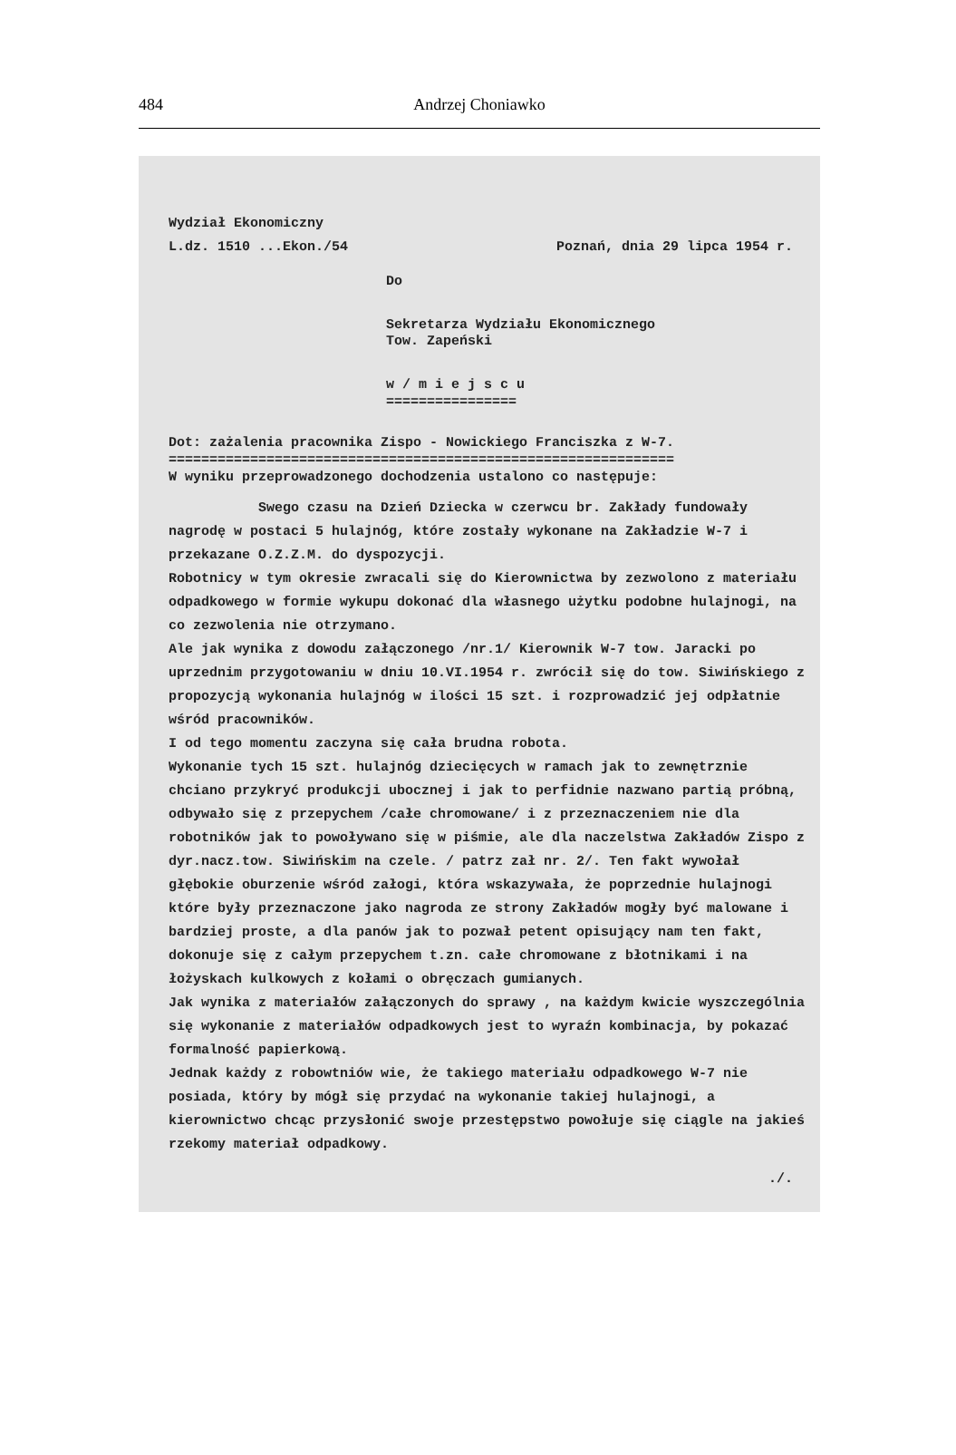484 Andrzej Choniawko
Wydział Ekonomiczny
L.dz. 1510 ...Ekon./54 Poznań, dnia 29 lipca 1954 r.
Do
Sekretarza Wydziału Ekonomicznego
Tow. Zapeński
w / m i e j s c u
================
Dot: zażalenia pracownika Zispo - Nowickiego Franciszka z W-7.
==============================================================
W wyniku przeprowadzonego dochodzenia ustalono co następuje:
Swego czasu na Dzień Dziecka w czerwcu br. Zakłady fundowały nagrodę w postaci 5 hulajnóg, które zostały wykonane na Zakładzie W-7 i przekazane O.Z.Z.M. do dyspozycji.
Robotnicy w tym okresie zwracali się do Kierownictwa by zezwolono z materiału odpadkowego w formie wykupu dokonać dla własnego użytku podobne hulajnogi, na co zezwolenia nie otrzymano.
Ale jak wynika z dowodu załączonego /nr.1/ Kierownik W-7 tow. Jaracki po uprzednim przygotowaniu w dniu 10.VI.1954 r. zwrócił się do tow. Siwińskiego z propozycją wykonania hulajnóg w ilości 15 szt. i rozprowadzić jej odpłatnie wśród pracowników.
I od tego momentu zaczyna się cała brudna robota.
Wykonanie tych 15 szt. hulajnóg dziecięcych w ramach jak to zewnętrznie chciano przykryć produkcji ubocznej i jak to perfidnie nazwano partią próbną, odbywało się z przepychem /całe chromowane/ i z przeznaczeniem nie dla robotników jak to powoływano się w piśmie, ale dla naczelstwa Zakładów Zispo z dyr.nacz.tow. Siwińskim na czele. / patrz zał nr. 2/. Ten fakt wywołał głębokie oburzenie wśród załogi, która wskazywała, że poprzednie hulajnogi które były przeznaczone jako nagroda ze strony Zakładów mogły być malowane i bardziej proste, a dla panów jak to pozwał petent opisujący nam ten fakt, dokonuje się z całym przepychem t.zn. całe chromowane z błotnikami i na łożyskach kulkowych z kołami o obręczach gumianych.
Jak wynika z materiałów załączonych do sprawy , na każdym kwicie wyszczególnia się wykonanie z materiałów odpadkowych jest to wyraźn kombinacja, by pokazać formalność papierkową.
Jednak każdy z robowtniów wie, że takiego materiału odpadkowego W-7 nie posiada, który by mógł się przydać na wykonanie takiej hulajnogi, a kierownictwo chcąc przysłonić swoje przestępstwo powołuje się ciągle na jakieś rzekomy materiał odpadkowy.
./.